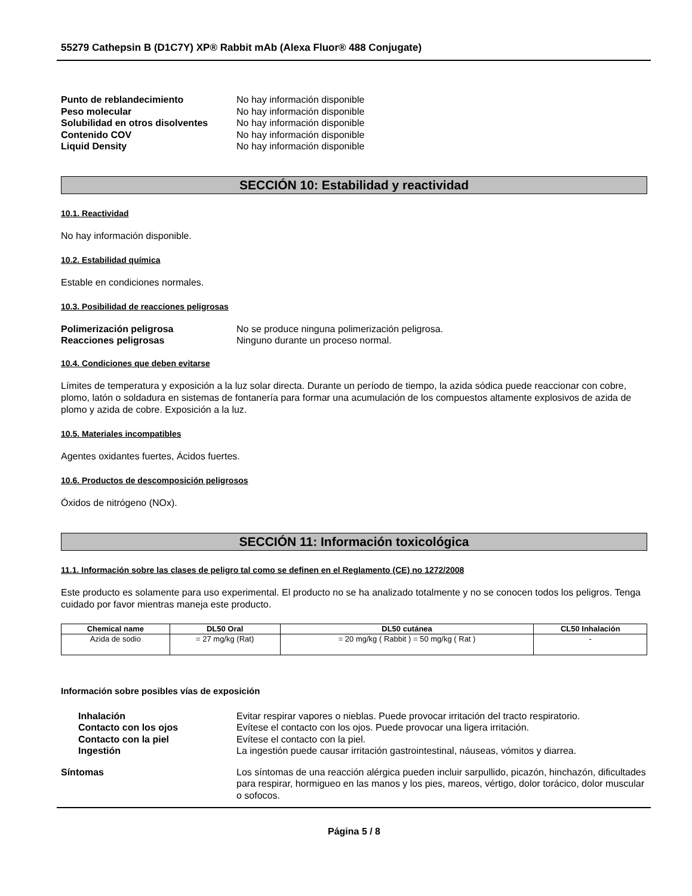55279 Cathepsin B (D1C7Y) XP® Rabbit mAb (Alexa Fluor® 488 Conjugate)
Punto de reblandecimiento No hay información disponible Peso molecular No hay información disponible Solubilidad en otros disolventes No hay información disponible Contenido COV No hay información disponible Liquid Density No hay información disponible
SECCIÓN 10: Estabilidad y reactividad
10.1. Reactividad
No hay información disponible.
10.2. Estabilidad química
Estable en condiciones normales.
10.3. Posibilidad de reacciones peligrosas
Polimerización peligrosa No se produce ninguna polimerización peligrosa. Reacciones peligrosas Ninguno durante un proceso normal.
10.4. Condiciones que deben evitarse
Límites de temperatura y exposición a la luz solar directa. Durante un período de tiempo, la azida sódica puede reaccionar con cobre, plomo, latón o soldadura en sistemas de fontanería para formar una acumulación de los compuestos altamente explosivos de azida de plomo y azida de cobre. Exposición a la luz.
10.5. Materiales incompatibles
Agentes oxidantes fuertes, Ácidos fuertes.
10.6. Productos de descomposición peligrosos
Óxidos de nitrógeno (NOx).
SECCIÓN 11: Información toxicológica
11.1. Información sobre las clases de peligro tal como se definen en el Reglamento (CE) no 1272/2008
Este producto es solamente para uso experimental. El producto no se ha analizado totalmente y no se conocen todos los peligros. Tenga cuidado por favor mientras maneja este producto.
| Chemical name | DL50 Oral | DL50 cutánea | CL50 Inhalación |
| --- | --- | --- | --- |
| Azida de sodio | = 27 mg/kg (Rat) | = 20 mg/kg ( Rabbit ) = 50 mg/kg ( Rat ) | - |
Información sobre posibles vías de exposición
Inhalación Evitar respirar vapores o nieblas. Puede provocar irritación del tracto respiratorio. Contacto con los ojos Evítese el contacto con los ojos. Puede provocar una ligera irritación. Contacto con la piel Evítese el contacto con la piel. Ingestión La ingestión puede causar irritación gastrointestinal, náuseas, vómitos y diarrea.
Síntomas Los síntomas de una reacción alérgica pueden incluir sarpullido, picazón, hinchazón, dificultades para respirar, hormigueo en las manos y los pies, mareos, vértigo, dolor torácico, dolor muscular o sofocos.
Página 5 / 8